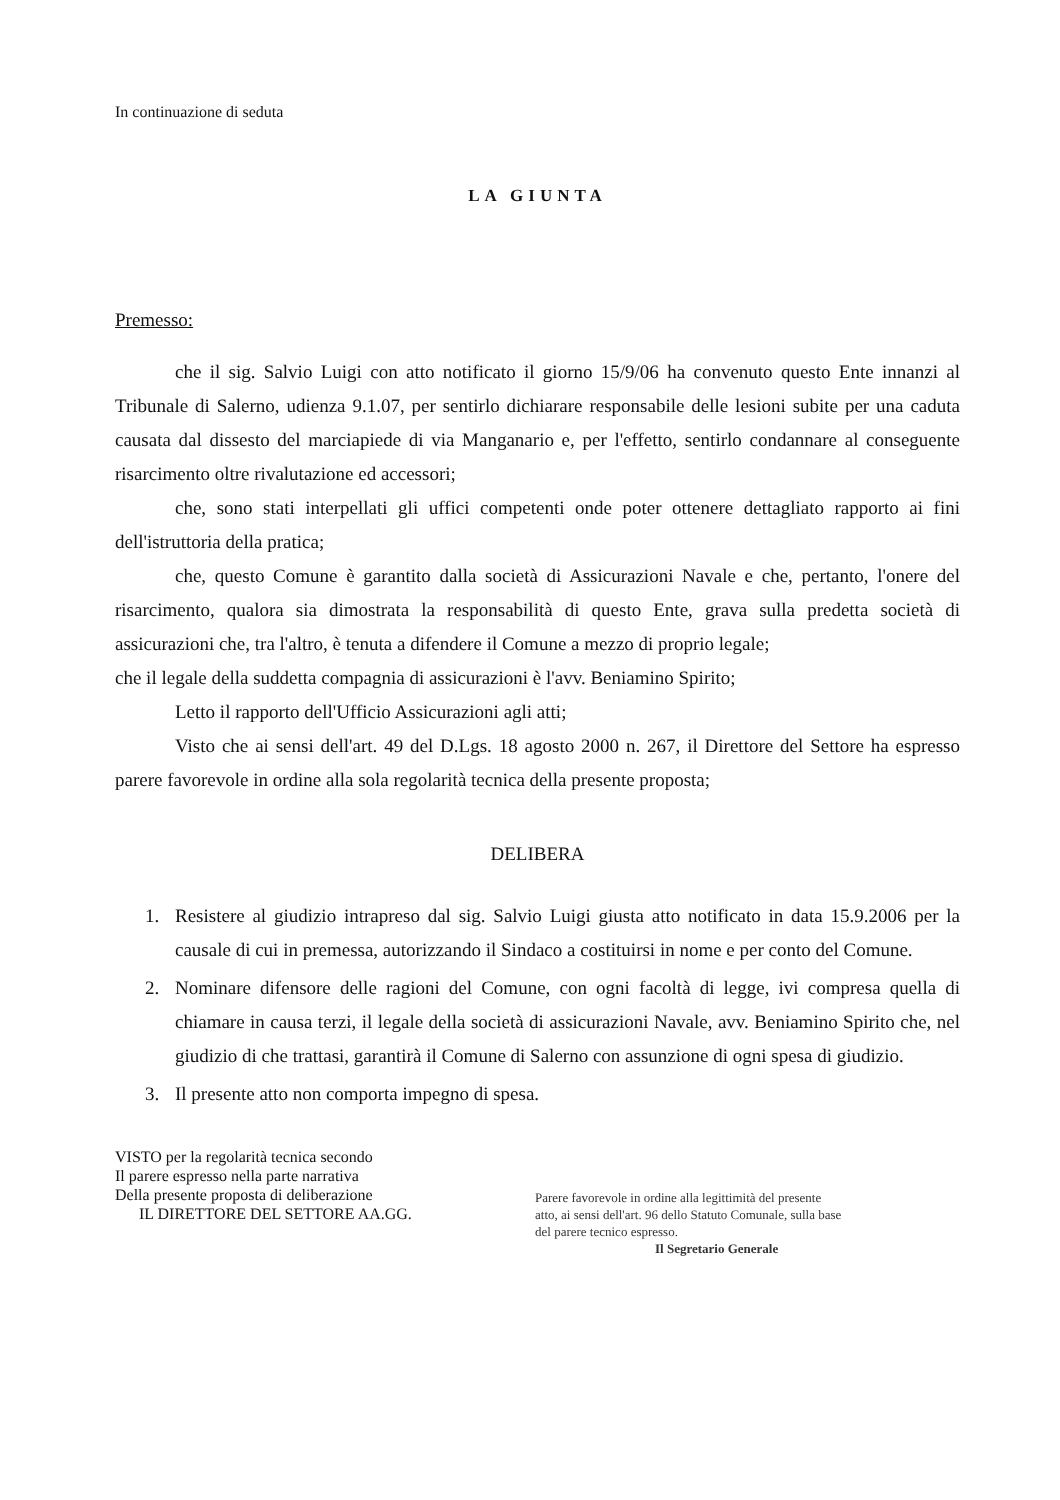In continuazione di seduta
LA GIUNTA
Premesso:
che il sig. Salvio Luigi con atto notificato il giorno 15/9/06 ha convenuto questo Ente innanzi al Tribunale di Salerno, udienza 9.1.07, per sentirlo dichiarare responsabile delle lesioni subite per una caduta causata dal dissesto del marciapiede di via Manganario e, per l'effetto, sentirlo condannare al conseguente risarcimento oltre rivalutazione ed accessori;
che, sono stati interpellati gli uffici competenti onde poter ottenere dettagliato rapporto ai fini dell'istruttoria della pratica;
che, questo Comune è garantito dalla società di Assicurazioni Navale e che, pertanto, l'onere del risarcimento, qualora sia dimostrata la responsabilità di questo Ente, grava sulla predetta società di assicurazioni che, tra l'altro, è tenuta a difendere il Comune a mezzo di proprio legale;
che il legale della suddetta compagnia di assicurazioni è l'avv. Beniamino Spirito;
Letto il rapporto dell'Ufficio Assicurazioni agli atti;
Visto che ai sensi dell'art. 49 del D.Lgs. 18 agosto 2000 n. 267, il Direttore del Settore ha espresso parere favorevole in ordine alla sola regolarità tecnica della presente proposta;
DELIBERA
1. Resistere al giudizio intrapreso dal sig. Salvio Luigi giusta atto notificato in data 15.9.2006 per la causale di cui in premessa, autorizzando il Sindaco a costituirsi in nome e per conto del Comune.
2. Nominare difensore delle ragioni del Comune, con ogni facoltà di legge, ivi compresa quella di chiamare in causa terzi, il legale della società di assicurazioni Navale, avv. Beniamino Spirito che, nel giudizio di che trattasi, garantirà il Comune di Salerno con assunzione di ogni spesa di giudizio.
3. Il presente atto non comporta impegno di spesa.
VISTO per la regolarità tecnica secondo
Il parere espresso nella parte narrativa
Della presente proposta di deliberazione
IL DIRETTORE DEL SETTORE AA.GG.
Parere favorevole in ordine alla legittimità del presente atto, ai sensi dell'art. 96 dello Statuto Comunale, sulla base del parere tecnico espresso.
Il Segretario Generale